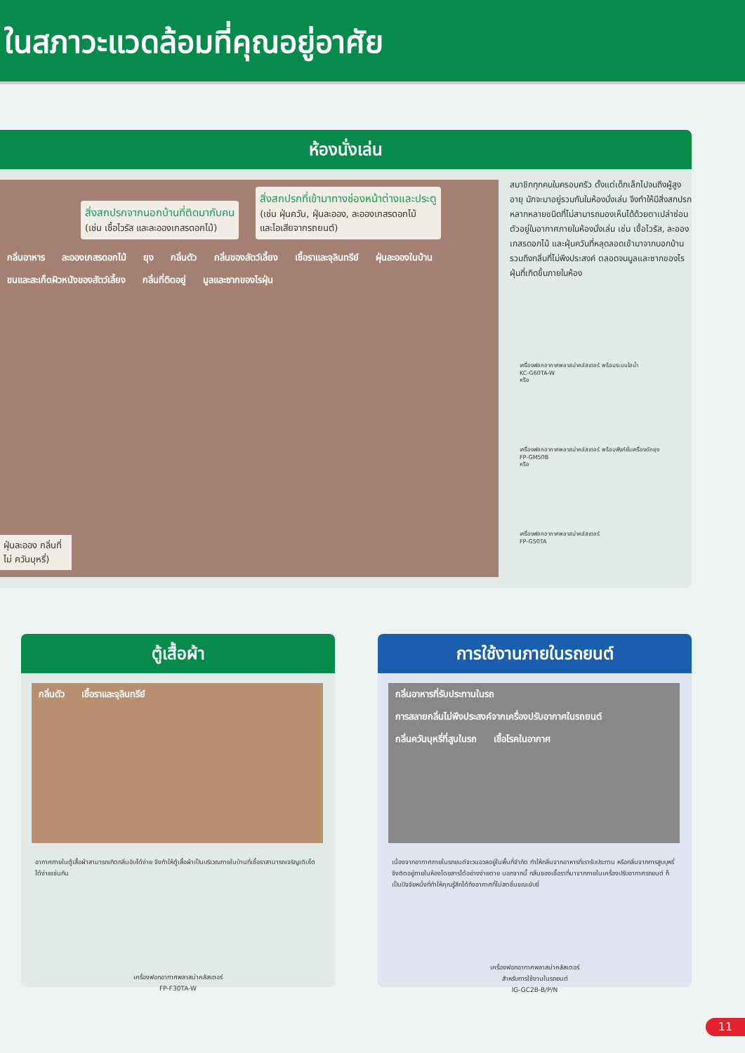ในสภาวะแวดล้อมที่คุณอยู่อาศัย
ห้องนั่งเล่น
สิ่งสกปรกจากนอกบ้านที่ติดมากับคน
(เช่น เชื้อไวรัส และละอองเกสรดอกไม้)
สิ่งสกปรกที่เข้ามาทางช่องหน้าต่างและประตู
(เช่น ฝุ่นควัน, ฝุ่นละออง, ละอองเกสรดอกไม้
และไอเสียจากรถยนต์)
กลิ่นอาหาร ละอองเกสรดอกไม้ ยุง กลิ่นตัว กลิ่นของสัตว์เลี้ยง เชื้อราและจุลินทรีย์ ฝุ่นละอองในบ้าน ขนและสะเก็ดผิวหนังของสัตว์เลี้ยง กลิ่นที่ติดอยู่ มูลและซากของไรฝุ่น
ฝุ่นละออง กลิ่นที่ไม่ ควันบุหรี่)
สมาชิกทุกคนในครอบครัว ตั้งแต่เด็กเล็กไปจนถึงผู้สูงอายุ มักจะมาอยู่รวมกันในห้องนั่งเล่น จึงทำให้มีสิ่งสกปรกหลากหลายชนิดที่ไม่สามารถมองเห็นได้ด้วยตาเปล่าซ่อนตัวอยู่ในอากาศภายในห้องนั่งเล่น เช่น เชื้อไวรัส, ละอองเกสรดอกไม้ และฝุ่นควันที่หลุดลอดเข้ามาจากนอกบ้าน รวมถึงกลิ่นที่ไม่พึงประสงค์ ตลอดจนมูลและซากของไรฝุ่นที่เกิดขึ้นภายในห้อง
เครื่องฟอกอากาศพลาสม่าคลัสเตอร์ พร้อมระบบไอน้ำ
KC-G60TA-W
หรือ
เครื่องฟอกอากาศพลาสม่าคลัสเตอร์ พร้อมฟังก์ชั่นเครื่องดักยุง
FP-GM50B
หรือ
เครื่องฟอกอากาศพลาสม่าคลัสเตอร์
FP-G50TA
ตู้เสื้อผ้า
กลิ่นตัว เชื้อราและจุลินทรีย์
อากาศภายในตู้เสื้อผ้าสามารถเกิดกลิ่นอับได้ง่าย จึงทำให้ตู้เสื้อผ้าเป็นบริเวณภายในบ้านที่เชื้อราสามารถเจริญเติบโตได้ง่ายเช่นกัน
เครื่องฟอกอากาศพลาสม่าคลัสเตอร์
FP-F30TA-W
การใช้งานภายในรถยนต์
กลิ่นอาหารที่รับประทานในรถ การสลายกลิ่นไม่พึงประสงค์จากเครื่องปรับอากาศในรถยนต์ กลิ่นควันบุหรี่ที่สูบในรถ เชื้อโรคในอากาศ
เนื่องจากอากาศภายในรถยนต์จะวนอวลอยู่ในพื้นที่จำกัด ทำให้กลิ่นจากอาหารที่เรารับประทาน หรือกลิ่นจากการสูบบุหรี่ จึงติดอยู่ภายในห้องโดยสารได้อย่างง่ายดาย นอกจากนี้ กลิ่นของเชื้อราที่มาจากภายในเครื่องปรับอากาศรถยนต์ ก็เป็นปัจจัยหนึ่งที่ทำให้คุณรู้สึกได้ถึงอากาศที่ไม่สดชื่นขณะขับขี่
เครื่องฟอกอากาศพลาสม่าคลัสเตอร์
สำหรับการใช้งานในรถยนต์
IG-GC2B-B/P/N
11